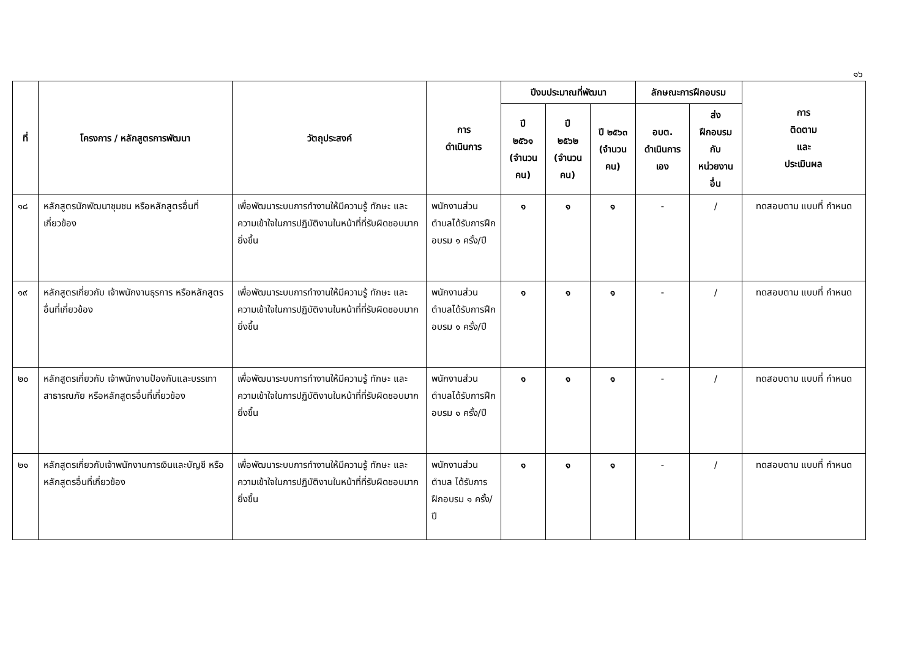๑๖
| ที่ | โครงการ / หลักสูตรการพัฒนา | วัตถุประสงค์ | การ ดำเนินการ | ปีงบประมาณที่พัฒนา | | | ลักษณะการฝึกอบรม | | การ ติดตาม และ ประเมินผล |
| --- | --- | --- | --- | --- | --- | --- | --- | --- | --- |
| | | | | ปี ๒๕๖๑ (จำนวน คน) | ปี ๒๕๖๒ (จำนวน คน) | ปี ๒๕๖๓ (จำนวน คน) | อบต. ดำเนินการ เอง | ส่ง ฝึกอบรม กับ หน่วยงาน อื่น | |
| ๑๘ | หลักสูตรนักพัฒนาชุมชน หรือหลักสูตรอื่นที่เกี่ยวข้อง | เพื่อพัฒนาระบบการทำงานให้มีความรู้ ทักษะ และความเข้าใจในการปฏิบัติงานในหน้าที่ที่รับผิดชอบมากยิ่งขึ้น | พนักงานส่วนตำบลได้รับการฝึกอบรม ๑ ครั้ง/ปี | ๑ | ๑ | ๑ | - | / | ทดสอบตาม แบบที่ กำหนด |
| ๑๙ | หลักสูตรเกี่ยวกับ เจ้าพนักงานธุรการ หรือหลักสูตรอื่นที่เกี่ยวข้อง | เพื่อพัฒนาระบบการทำงานให้มีความรู้ ทักษะ และความเข้าใจในการปฏิบัติงานในหน้าที่ที่รับผิดชอบมากยิ่งขึ้น | พนักงานส่วนตำบลได้รับการฝึกอบรม ๑ ครั้ง/ปี | ๑ | ๑ | ๑ | - | / | ทดสอบตาม แบบที่ กำหนด |
| ๒๐ | หลักสูตรเกี่ยวกับ เจ้าพนักงานป้องกันและบรรเทาสาธารณภัย หรือหลักสูตรอื่นที่เกี่ยวข้อง | เพื่อพัฒนาระบบการทำงานให้มีความรู้ ทักษะ และความเข้าใจในการปฏิบัติงานในหน้าที่ที่รับผิดชอบมากยิ่งขึ้น | พนักงานส่วนตำบลได้รับการฝึกอบรม ๑ ครั้ง/ปี | ๑ | ๑ | ๑ | - | / | ทดสอบตาม แบบที่ กำหนด |
| ๒๑ | หลักสูตรเกี่ยวกับเจ้าพนักงานการเงินและบัญชี หรือหลักสูตรอื่นที่เกี่ยวข้อง | เพื่อพัฒนาระบบการทำงานให้มีความรู้ ทักษะ และความเข้าใจในการปฏิบัติงานในหน้าที่ที่รับผิดชอบมากยิ่งขึ้น | พนักงานส่วนตำบล ได้รับการฝึกอบรม ๑ ครั้ง/ปี | ๑ | ๑ | ๑ | - | / | ทดสอบตาม แบบที่ กำหนด |